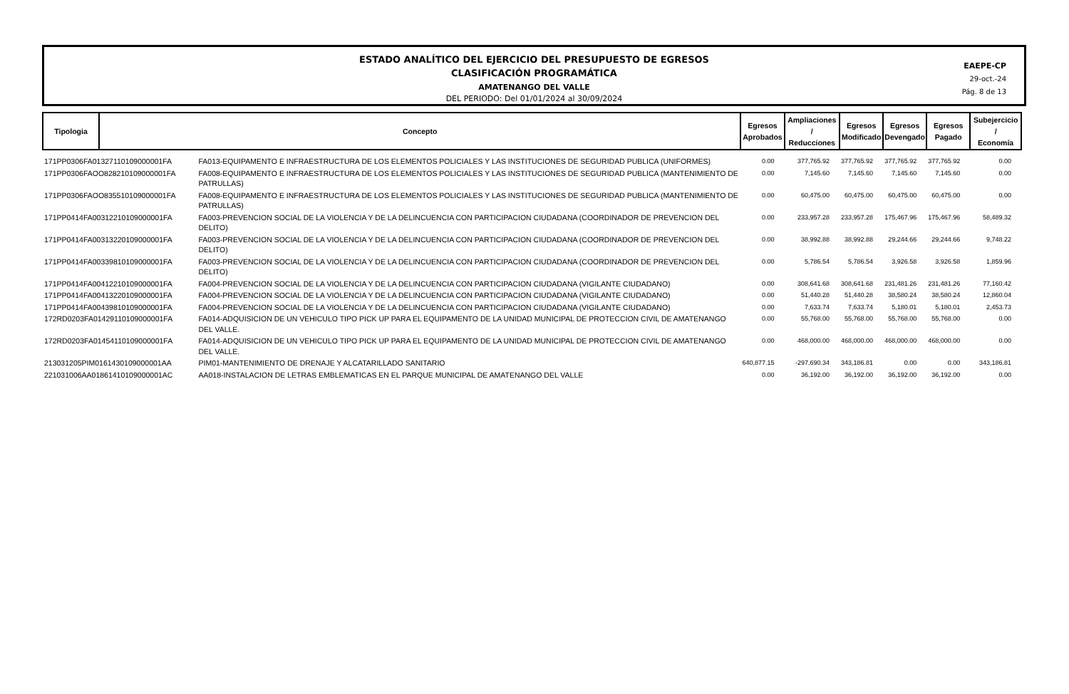ESTADO ANALÍTICO DEL EJERCICIO DEL PRESUPUESTO DE EGRESOS
CLASIFICACIÓN PROGRAMÁTICA
AMATENANGO DEL VALLE
DEL PERIODO: Del 01/01/2024 al 30/09/2024
EAEPE-CP
29-oct.-24
Pág. 8 de 13
| Tipologia | Concepto | | Egresos Aprobados | Ampliaciones / Reducciones | Egresos Modificado | Egresos Devengado | Egresos Pagado | Subejercicio / Economía |
| --- | --- | --- | --- | --- | --- | --- | --- | --- |
| 171PP0306FA01327110109000001FA | | FA013-EQUIPAMENTO E INFRAESTRUCTURA DE LOS ELEMENTOS POLICIALES Y LAS INSTITUCIONES DE SEGURIDAD PUBLICA (UNIFORMES) | 0.00 | 377,765.92 | 377,765.92 | 377,765.92 | 377,765.92 | 0.00 |
| 171PP0306FAOO828210109000001FA | | FA008-EQUIPAMENTO E INFRAESTRUCTURA DE LOS ELEMENTOS POLICIALES Y LAS INSTITUCIONES DE SEGURIDAD PUBLICA (MANTENIMIENTO DE PATRULLAS) | 0.00 | 7,145.60 | 7,145.60 | 7,145.60 | 7,145.60 | 0.00 |
| 171PP0306FAOO835510109000001FA | | FA008-EQUIPAMENTO E INFRAESTRUCTURA DE LOS ELEMENTOS POLICIALES Y LAS INSTITUCIONES DE SEGURIDAD PUBLICA (MANTENIMIENTO DE PATRULLAS) | 0.00 | 60,475.00 | 60,475.00 | 60,475.00 | 60,475.00 | 0.00 |
| 171PP0414FA00312210109000001FA | | FA003-PREVENCION SOCIAL DE LA VIOLENCIA Y DE LA DELINCUENCIA CON PARTICIPACION CIUDADANA (COORDINADOR DE PREVENCION DEL DELITO) | 0.00 | 233,957.28 | 233,957.28 | 175,467.96 | 175,467.96 | 58,489.32 |
| 171PP0414FA00313220109000001FA | | FA003-PREVENCION SOCIAL DE LA VIOLENCIA Y DE LA DELINCUENCIA CON PARTICIPACION CIUDADANA (COORDINADOR DE PREVENCION DEL DELITO) | 0.00 | 38,992.88 | 38,992.88 | 29,244.66 | 29,244.66 | 9,748.22 |
| 171PP0414FA00339810109000001FA | | FA003-PREVENCION SOCIAL DE LA VIOLENCIA Y DE LA DELINCUENCIA CON PARTICIPACION CIUDADANA (COORDINADOR DE PREVENCION DEL DELITO) | 0.00 | 5,786.54 | 5,786.54 | 3,926.58 | 3,926.58 | 1,859.96 |
| 171PP0414FA00412210109000001FA | | FA004-PREVENCION SOCIAL DE LA VIOLENCIA Y DE LA DELINCUENCIA CON PARTICIPACION CIUDADANA (VIGILANTE CIUDADANO) | 0.00 | 308,641.68 | 308,641.68 | 231,481.26 | 231,481.26 | 77,160.42 |
| 171PP0414FA00413220109000001FA | | FA004-PREVENCION SOCIAL DE LA VIOLENCIA Y DE LA DELINCUENCIA CON PARTICIPACION CIUDADANA (VIGILANTE CIUDADANO) | 0.00 | 51,440.28 | 51,440.28 | 38,580.24 | 38,580.24 | 12,860.04 |
| 171PP0414FA00439810109000001FA | | FA004-PREVENCION SOCIAL DE LA VIOLENCIA Y DE LA DELINCUENCIA CON PARTICIPACION CIUDADANA (VIGILANTE CIUDADANO) | 0.00 | 7,633.74 | 7,633.74 | 5,180.01 | 5,180.01 | 2,453.73 |
| 172RD0203FA01429110109000001FA | | FA014-ADQUISICION DE UN VEHICULO TIPO PICK UP PARA EL EQUIPAMENTO DE LA UNIDAD MUNICIPAL DE PROTECCION CIVIL DE AMATENANGO DEL VALLE. | 0.00 | 55,768.00 | 55,768.00 | 55,768.00 | 55,768.00 | 0.00 |
| 172RD0203FA01454110109000001FA | | FA014-ADQUISICION DE UN VEHICULO TIPO PICK UP PARA EL EQUIPAMENTO DE LA UNIDAD MUNICIPAL DE PROTECCION CIVIL DE AMATENANGO DEL VALLE. | 0.00 | 468,000.00 | 468,000.00 | 468,000.00 | 468,000.00 | 0.00 |
| 213031205PIM0161430109000001AA | | PIM01-MANTENIMIENTO DE DRENAJE Y ALCATARILLADO SANITARIO | 640,877.15 | -297,690.34 | 343,186.81 | 0.00 | 0.00 | 343,186.81 |
| 221031006AA01861410109000001AC | | AA018-INSTALACION DE LETRAS EMBLEMATICAS EN EL PARQUE MUNICIPAL DE AMATENANGO DEL VALLE | 0.00 | 36,192.00 | 36,192.00 | 36,192.00 | 36,192.00 | 0.00 |